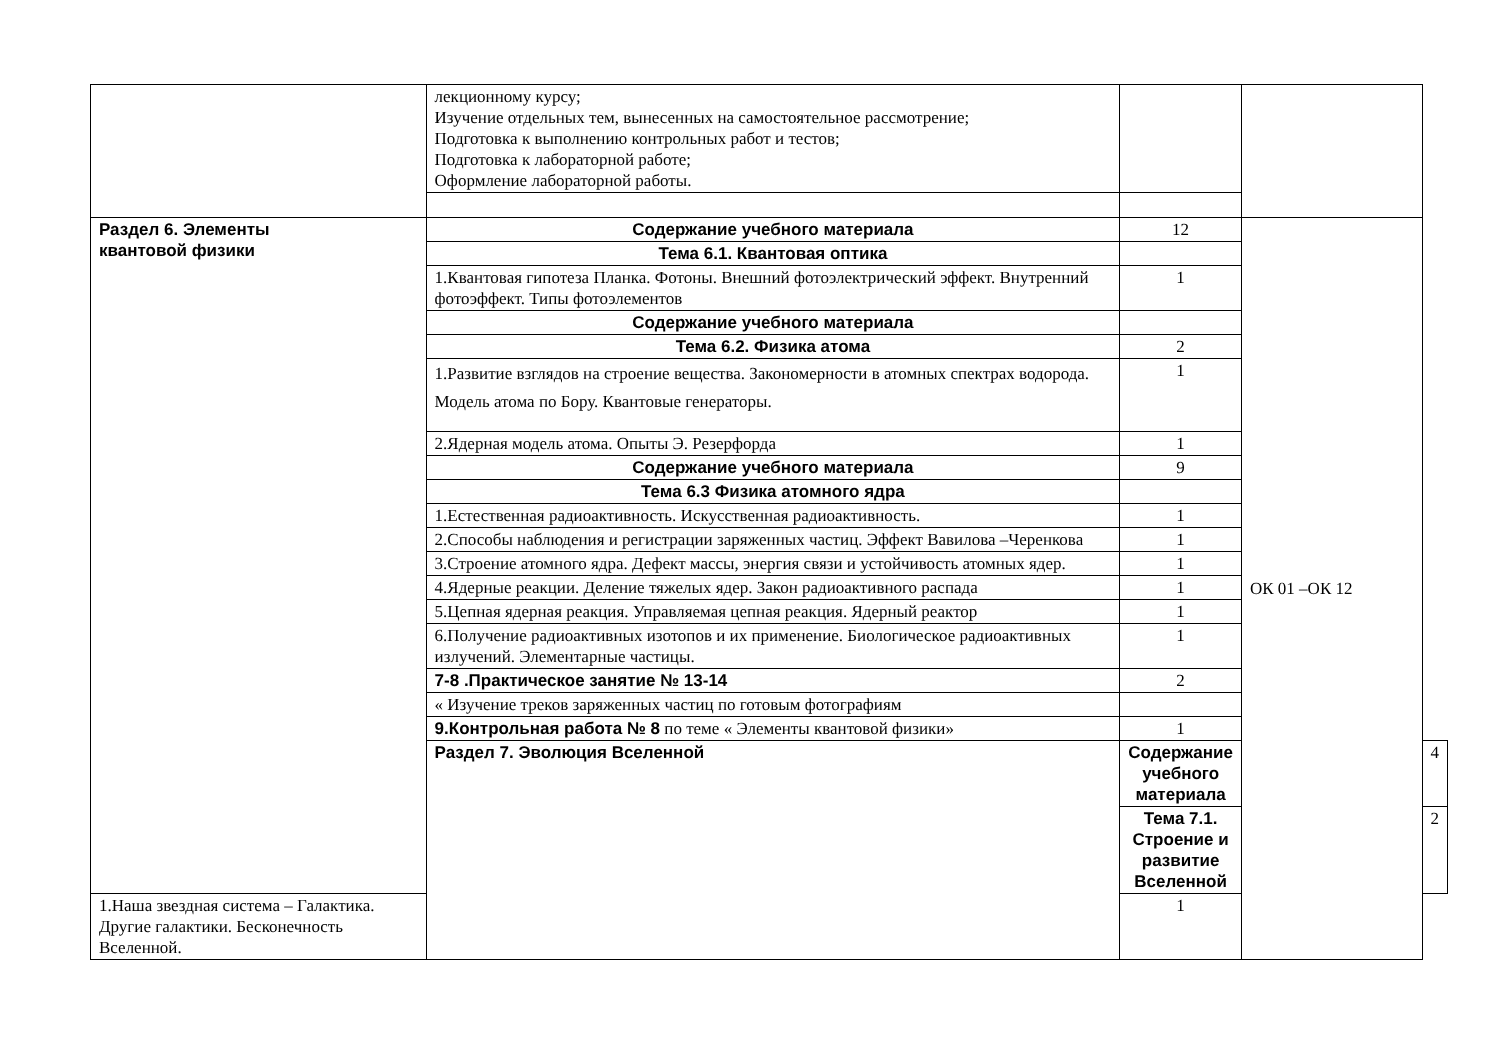| | лекционному курсу; Изучение отдельных тем, вынесенных на самостоятельное рассмотрение; Подготовка к выполнению контрольных работ и тестов; Подготовка к лабораторной работе; Оформление лабораторной работы. | | | |
| Раздел 6. Элементы квантовой физики | Содержание учебного материала | 12 | ОК 01 –ОК 12 | |
| | Тема 6.1. Квантовая оптика | | | |
| | 1.Квантовая гипотеза Планка. Фотоны. Внешний фотоэлектрический эффект. Внутренний фотоэффект. Типы фотоэлементов | 1 | | |
| | Содержание учебного материала | | | |
| | Тема 6.2. Физика атома | 2 | | |
| | 1.Развитие взглядов на строение вещества. Закономерности в атомных спектрах водорода. Модель атома по Бору. Квантовые генераторы. | 1 | | |
| | 2.Ядерная модель атома. Опыты Э. Резерфорда | 1 | | |
| | Содержание учебного материала | 9 | | |
| | Тема 6.3 Физика атомного ядра | | | |
| | 1.Естественная радиоактивность. Искусственная радиоактивность. | 1 | | |
| | 2.Способы наблюдения и регистрации заряженных частиц. Эффект Вавилова –Черенкова | 1 | | |
| | 3.Строение атомного ядра. Дефект массы, энергия связи и устойчивость атомных ядер. | 1 | | |
| | 4.Ядерные реакции. Деление тяжелых ядер. Закон радиоактивного распада | 1 | | |
| | 5.Цепная ядерная реакция. Управляемая цепная реакция. Ядерный реактор | 1 | | |
| | 6.Получение радиоактивных изотопов и их применение. Биологическое радиоактивных излучений. Элементарные частицы. | 1 | | |
| | 7-8 .Практическое занятие № 13-14 | 2 | | |
| | « Изучение треков заряженных частиц по готовым фотографиям | | | |
| | 9.Контрольная работа № 8 по теме « Элементы квантовой физики» | 1 | | |
| | Раздел 7. Эволюция Вселенной | Содержание учебного материала | | 4 |
| | | Тема 7.1. Строение и развитие Вселенной | | 2 |
| 1.Наша звездная система – Галактика. Другие галактики. Бесконечность Вселенной. | | 1 | | |